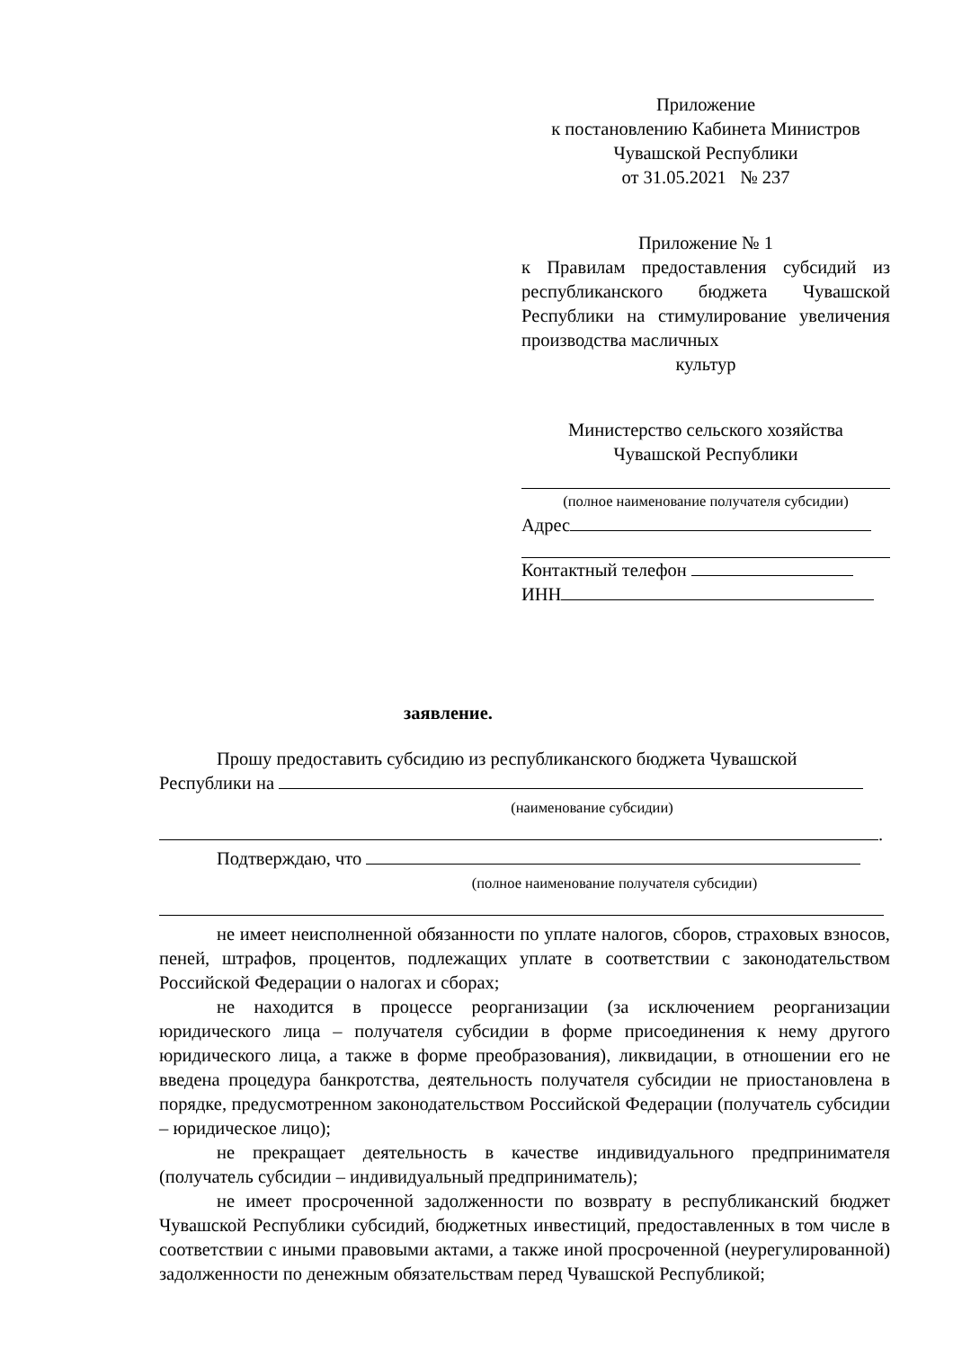Приложение
к постановлению Кабинета Министров
Чувашской Республики
от 31.05.2021 № 237
Приложение № 1
к Правилам предоставления субсидий из республиканского бюджета Чувашской Республики на стимулирование увеличения производства масличных
культур
Министерство сельского хозяйства
Чувашской Республики
(полное наименование получателя субсидии)
Адрес
Контактный телефон
ИНН
заявление.
Прошу предоставить субсидию из республиканского бюджета Чувашской
Республики на
(наименование субсидии)
.
Подтверждаю, что
(полное наименование получателя субсидии)
не имеет неисполненной обязанности по уплате налогов, сборов, страховых взносов, пеней, штрафов, процентов, подлежащих уплате в соответствии с законодательством Российской Федерации о налогах и сборах;
не находится в процессе реорганизации (за исключением реорганизации юридического лица – получателя субсидии в форме присоединения к нему другого юридического лица, а также в форме преобразования), ликвидации, в отношении его не введена процедура банкротства, деятельность получателя субсидии не приостановлена в порядке, предусмотренном законодательством Российской Федерации (получатель субсидии – юридическое лицо);
не прекращает деятельность в качестве индивидуального предпринимателя (получатель субсидии – индивидуальный предприниматель);
не имеет просроченной задолженности по возврату в республиканский бюджет Чувашской Республики субсидий, бюджетных инвестиций, предоставленных в том числе в соответствии с иными правовыми актами, а также иной просроченной (неурегулированной) задолженности по денежным обязательствам перед Чувашской Республикой;